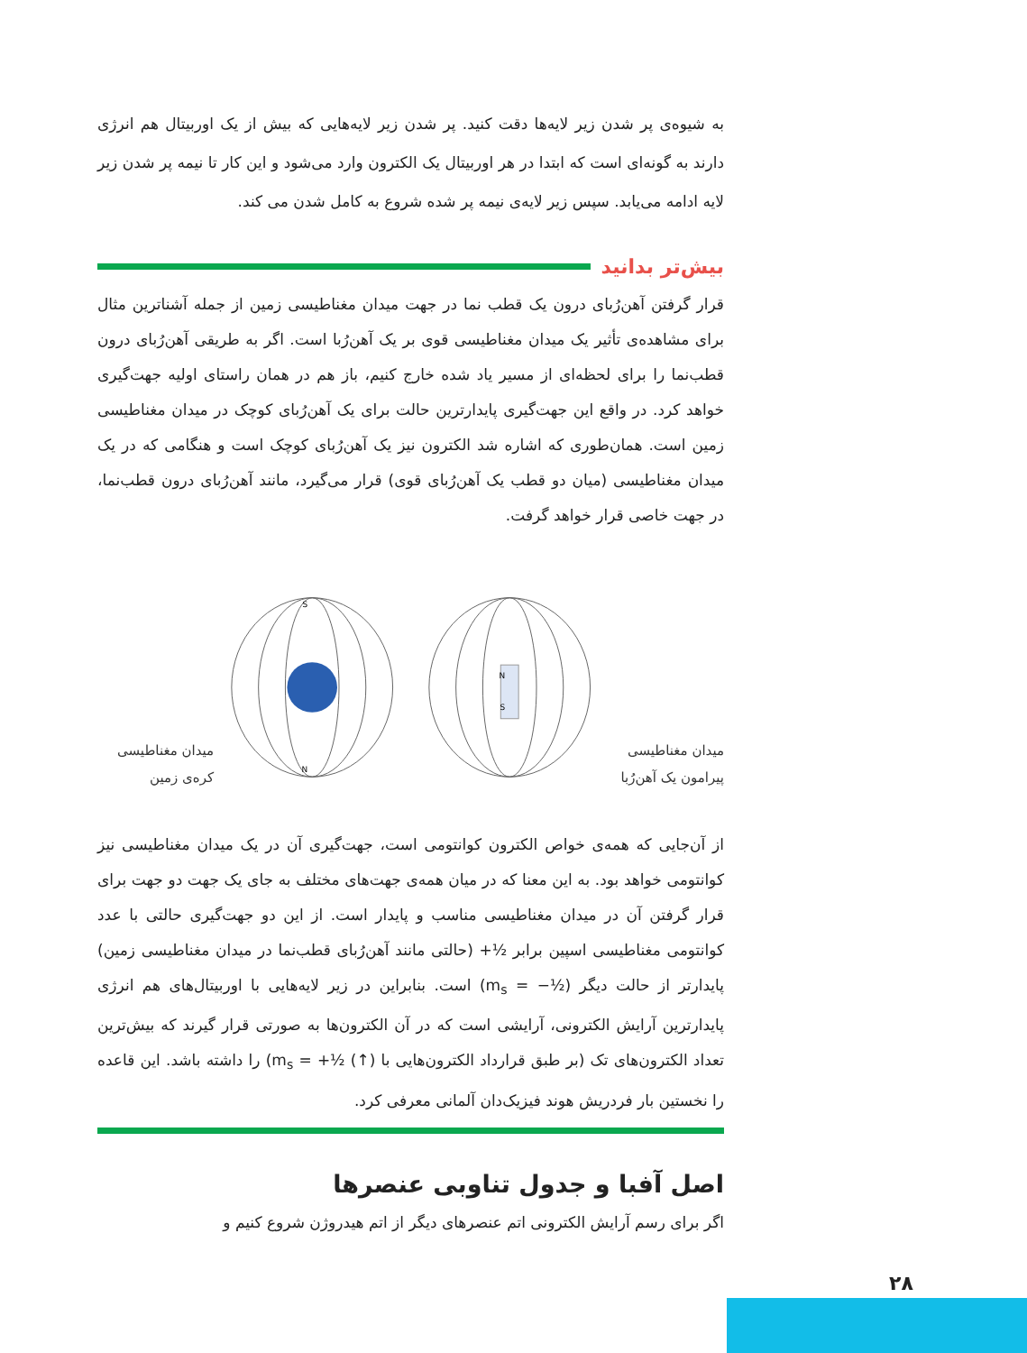به شیوه‌ی پر شدن زیر لایه‌ها دقت کنید. پر شدن زیر لایه‌هایی که بیش از یک اوربیتال هم انرژی دارند به گونه‌ای است که ابتدا در هر اوربیتال یک الکترون وارد می‌شود و این کار تا نیمه پر شدن زیر لایه ادامه می‌یابد. سپس زیر لایه‌ی نیمه پر شده شروع به کامل شدن می کند.
بیش‌تر بدانید
قرار گرفتن آهن‌رُبای درون یک قطب نما در جهت میدان مغناطیسی زمین از جمله آشناترین مثال برای مشاهده‌ی تأثیر یک میدان مغناطیسی قوی بر یک آهن‌رُبا است. اگر به طریقی آهن‌رُبای درون قطب‌نما را برای لحظه‌ای از مسیر یاد شده خارج کنیم، باز هم در همان راستای اولیه جهت‌گیری خواهد کرد. در واقع این جهت‌گیری پایدارترین حالت برای یک آهن‌رُبای کوچک در میدان مغناطیسی زمین است. همان‌طوری که اشاره شد الکترون نیز یک آهن‌رُبای کوچک است و هنگامی که در یک میدان مغناطیسی (میان دو قطب یک آهن‌رُبای قوی) قرار می‌گیرد، مانند آهن‌رُبای درون قطب‌نما، در جهت خاصی قرار خواهد گرفت.
میدان مغناطیسی پیرامون یک آهن‌رُبا
N
S
S
N
میدان مغناطیسی کره‌ی زمین
از آن‌جایی که همه‌ی خواص الکترون کوانتومی است، جهت‌گیری آن در یک میدان مغناطیسی نیز کوانتومی خواهد بود. به این معنا که در میان همه‌ی جهت‌های مختلف به جای یک جهت دو جهت برای قرار گرفتن آن در میدان مغناطیسی مناسب و پایدار است. از این دو جهت‌گیری حالتی با عدد کوانتومی مغناطیسی اسپین برابر +½ (حالتی مانند آهن‌رُبای قطب‌نما در میدان مغناطیسی زمین) پایدارتر از حالت دیگر (m<sub>s</sub> = −½) است. بنابراین در زیر لایه‌هایی با اوربیتال‌های هم انرژی پایدارترین آرایش الکترونی، آرایشی است که در آن الکترون‌ها به صورتی قرار گیرند که بیش‌ترین تعداد الکترون‌های تک (بر طبق قرارداد الکترون‌هایی با m<sub>s</sub> = +½ (↑)) را داشته باشد. این قاعده را نخستین بار فردریش هوند فیزیک‌دان آلمانی معرفی کرد.
اصل آفبا و جدول تناوبی عنصرها
اگر برای رسم آرایش الکترونی اتم عنصرهای دیگر از اتم هیدروژن شروع کنیم و
۲۸